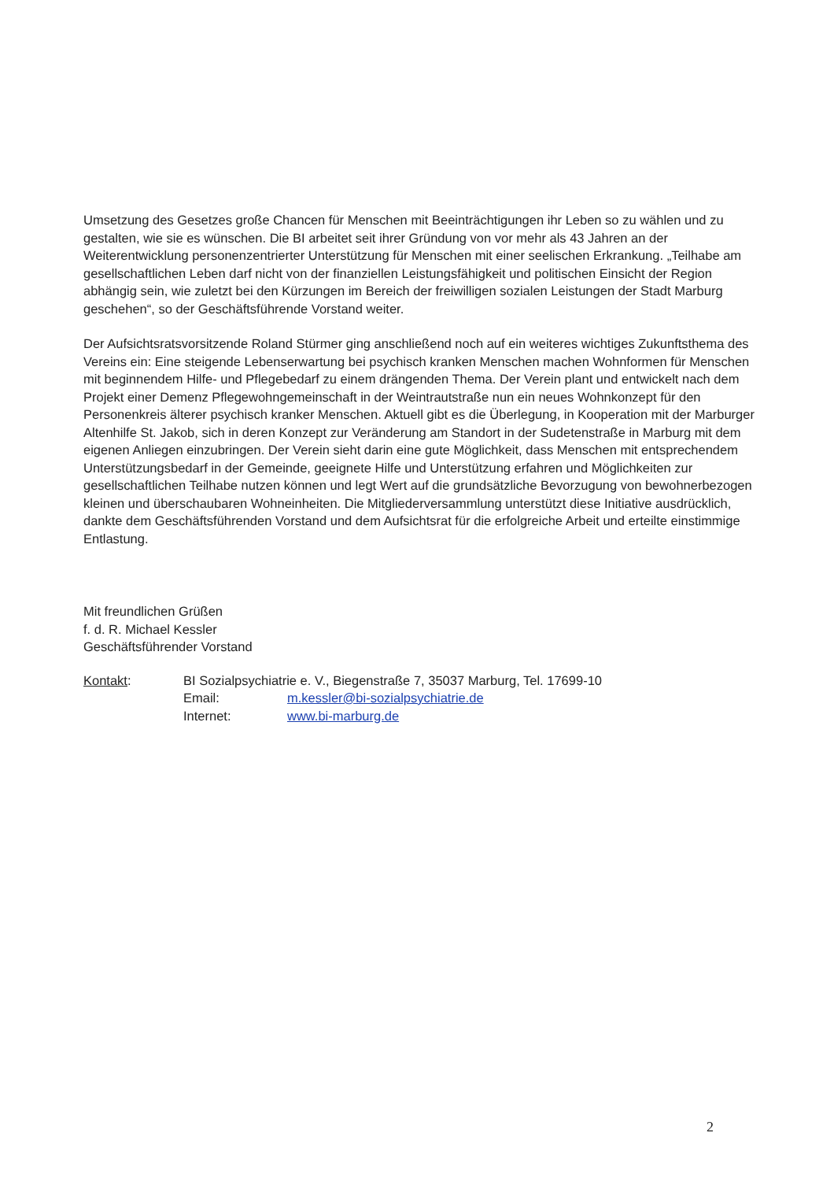Umsetzung des Gesetzes große Chancen für Menschen mit Beeinträchtigungen ihr Leben so zu wählen und zu gestalten, wie sie es wünschen. Die BI arbeitet seit ihrer Gründung von vor mehr als 43 Jahren an der Weiterentwicklung personenzentrierter Unterstützung für Menschen mit einer seelischen Erkrankung. „Teilhabe am gesellschaftlichen Leben darf nicht von der finanziellen Leistungsfähigkeit und politischen Einsicht der Region abhängig sein, wie zuletzt bei den Kürzungen im Bereich der freiwilligen sozialen Leistungen der Stadt Marburg geschehen“, so der Geschäftsführende Vorstand weiter.
Der Aufsichtsratsvorsitzende Roland Stürmer ging anschließend noch auf ein weiteres wichtiges Zukunftsthema des Vereins ein: Eine steigende Lebenserwartung bei psychisch kranken Menschen machen Wohnformen für Menschen mit beginnendem Hilfe- und Pflegebedarf zu einem drängenden Thema. Der Verein plant und entwickelt nach dem Projekt einer Demenz Pflegewohngemeinschaft in der Weintrautstraße nun ein neues Wohnkonzept für den Personenkreis älterer psychisch kranker Menschen. Aktuell gibt es die Überlegung, in Kooperation mit der Marburger Altenhilfe St. Jakob, sich in deren Konzept zur Veränderung am Standort in der Sudetenstraße in Marburg mit dem eigenen Anliegen einzubringen. Der Verein sieht darin eine gute Möglichkeit, dass Menschen mit entsprechendem Unterstützungsbedarf in der Gemeinde, geeignete Hilfe und Unterstützung erfahren und Möglichkeiten zur gesellschaftlichen Teilhabe nutzen können und legt Wert auf die grundsätzliche Bevorzugung von bewohnerbezogen kleinen und überschaubaren Wohneinheiten. Die Mitgliederversammlung unterstützt diese Initiative ausdrücklich, dankte dem Geschäftsführenden Vorstand und dem Aufsichtsrat für die erfolgreiche Arbeit und erteilte einstimmige Entlastung.
Mit freundlichen Grüßen
f. d. R. Michael Kessler
Geschäftsführender Vorstand
Kontakt: BI Sozialpsychiatrie e. V., Biegenstraße 7, 35037 Marburg, Tel. 17699-10
Email: m.kessler@bi-sozialpsychiatrie.de
Internet: www.bi-marburg.de
2